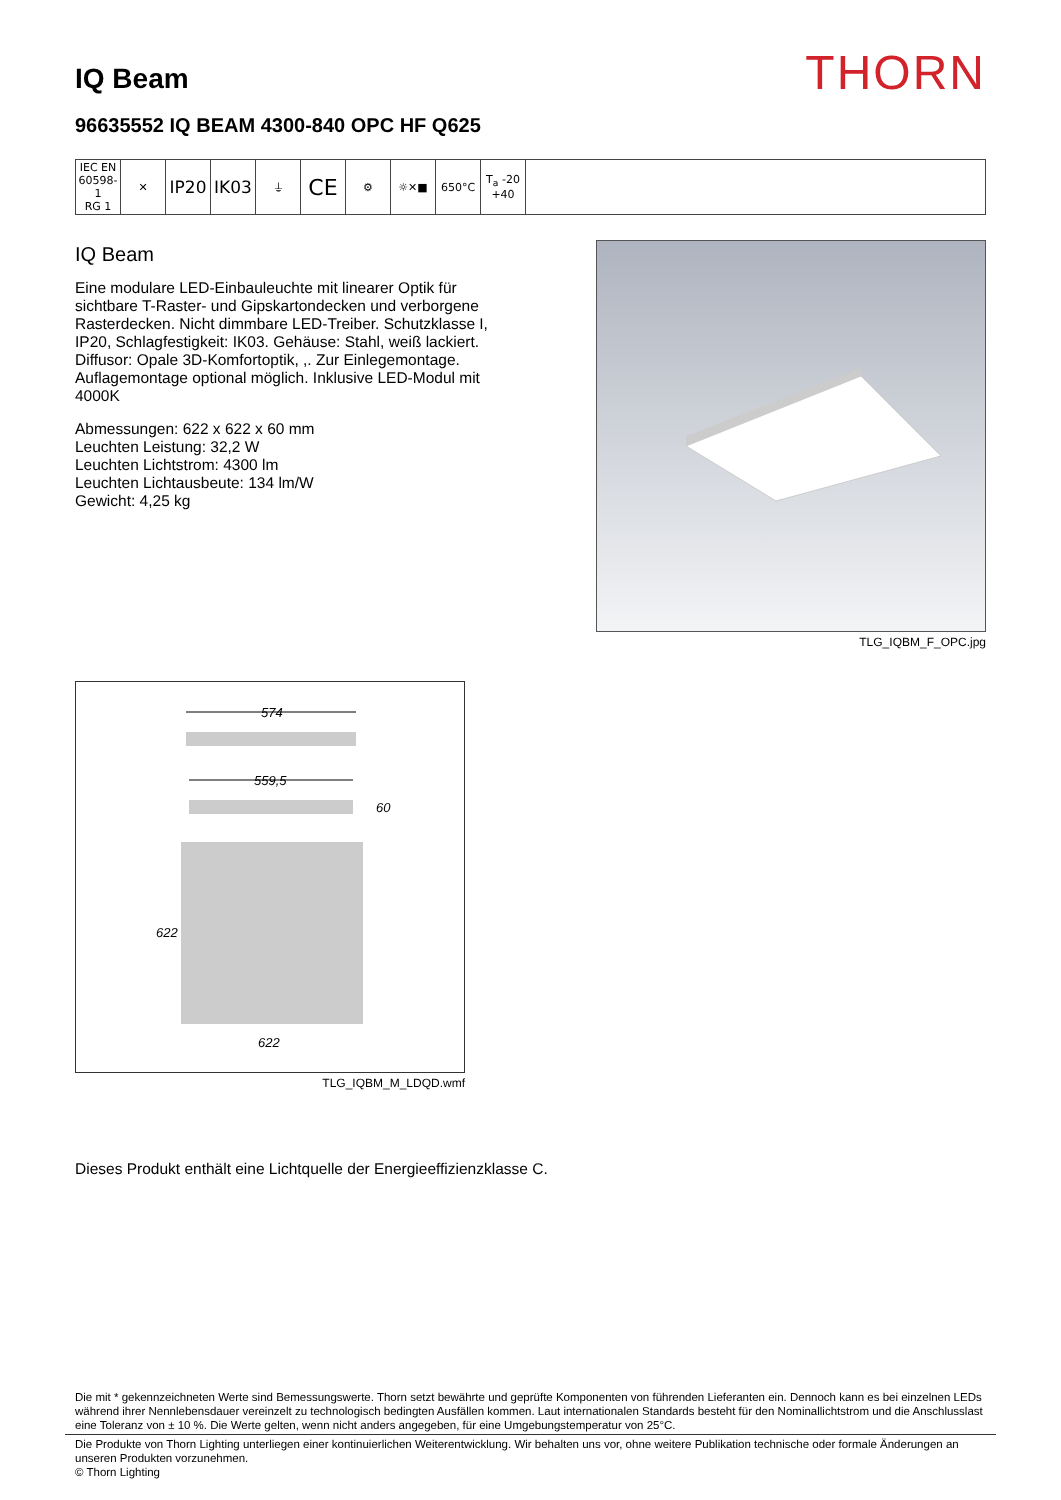IQ Beam
THORN
96635552 IQ BEAM 4300-840 OPC HF Q625
| IEC EN 60598-1 RG 1 | ✕ | IP20 | IK03 | ⏚ | CE | ⚙ | ☼✕■ | 650°C | T<sub>a</sub> -20 +40 | |
IQ Beam
Eine modulare LED-Einbauleuchte mit linearer Optik für sichtbare T-Raster- und Gipskartondecken und verborgene Rasterdecken. Nicht dimmbare LED-Treiber. Schutzklasse I, IP20, Schlagfestigkeit: IK03. Gehäuse: Stahl, weiß lackiert. Diffusor: Opale 3D-Komfortoptik, ,. Zur Einlegemontage. Auflagemontage optional möglich. Inklusive LED-Modul mit 4000K
Abmessungen: 622 x 622 x 60 mm
Leuchten Leistung: 32,2 W
Leuchten Lichtstrom: 4300 lm
Leuchten Lichtausbeute: 134 lm/W
Gewicht: 4,25 kg
TLG_IQBM_F_OPC.jpg
574
559,5
60
622
622
TLG_IQBM_M_LDQD.wmf
Dieses Produkt enthält eine Lichtquelle der Energieeffizienzklasse C.
Die mit * gekennzeichneten Werte sind Bemessungswerte. Thorn setzt bewährte und geprüfte Komponenten von führenden Lieferanten ein. Dennoch kann es bei einzelnen LEDs während ihrer Nennlebensdauer vereinzelt zu technologisch bedingten Ausfällen kommen. Laut internationalen Standards besteht für den Nominallichtstrom und die Anschlusslast eine Toleranz von ± 10 %. Die Werte gelten, wenn nicht anders angegeben, für eine Umgebungstemperatur von 25°C.
Die Produkte von Thorn Lighting unterliegen einer kontinuierlichen Weiterentwicklung. Wir behalten uns vor, ohne weitere Publikation technische oder formale Änderungen an unseren Produkten vorzunehmen.
© Thorn Lighting